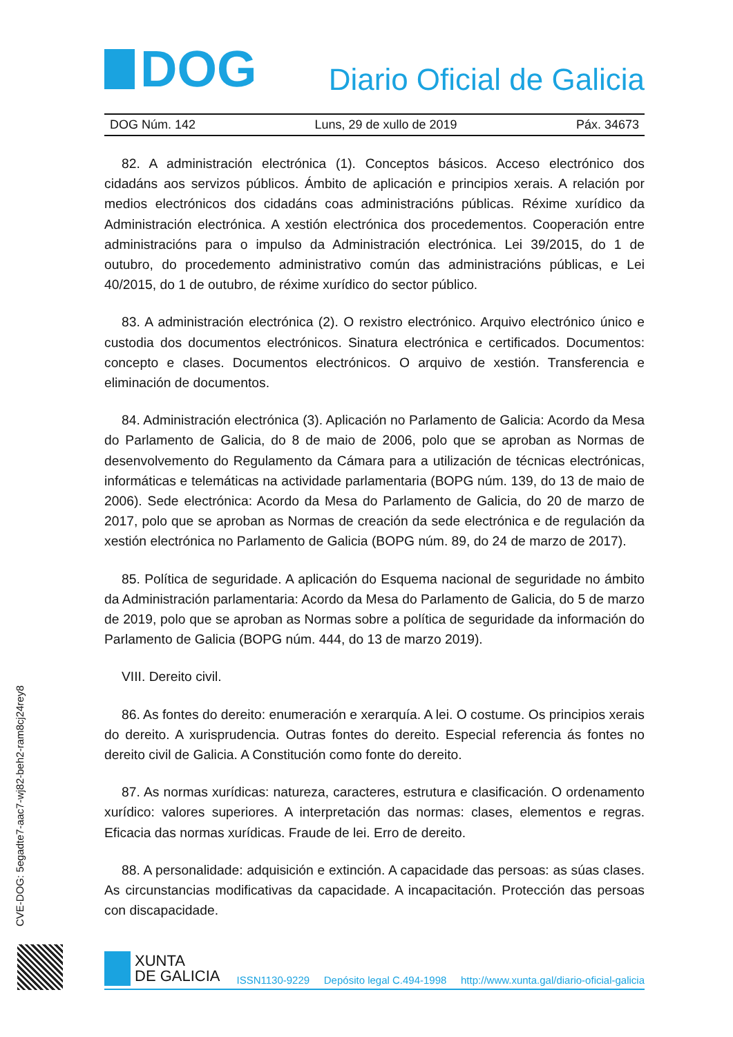DOG
Diario Oficial de Galicia
DOG Núm. 142 Luns, 29 de xullo de 2019 Páx. 34673
82. A administración electrónica (1). Conceptos básicos. Acceso electrónico dos cidadáns aos servizos públicos. Ámbito de aplicación e principios xerais. A relación por medios electrónicos dos cidadáns coas administracións públicas. Réxime xurídico da Administración electrónica. A xestión electrónica dos procedementos. Cooperación entre administracións para o impulso da Administración electrónica. Lei 39/2015, do 1 de outubro, do procedemento administrativo común das administracións públicas, e Lei 40/2015, do 1 de outubro, de réxime xurídico do sector público.
83. A administración electrónica (2). O rexistro electrónico. Arquivo electrónico único e custodia dos documentos electrónicos. Sinatura electrónica e certificados. Documentos: concepto e clases. Documentos electrónicos. O arquivo de xestión. Transferencia e eliminación de documentos.
84. Administración electrónica (3). Aplicación no Parlamento de Galicia: Acordo da Mesa do Parlamento de Galicia, do 8 de maio de 2006, polo que se aproban as Normas de desenvolvemento do Regulamento da Cámara para a utilización de técnicas electrónicas, informáticas e telemáticas na actividade parlamentaria (BOPG núm. 139, do 13 de maio de 2006). Sede electrónica: Acordo da Mesa do Parlamento de Galicia, do 20 de marzo de 2017, polo que se aproban as Normas de creación da sede electrónica e de regulación da xestión electrónica no Parlamento de Galicia (BOPG núm. 89, do 24 de marzo de 2017).
85. Política de seguridade. A aplicación do Esquema nacional de seguridade no ámbito da Administración parlamentaria: Acordo da Mesa do Parlamento de Galicia, do 5 de marzo de 2019, polo que se aproban as Normas sobre a política de seguridade da información do Parlamento de Galicia (BOPG núm. 444, do 13 de marzo 2019).
VIII. Dereito civil.
86. As fontes do dereito: enumeración e xerarquía. A lei. O costume. Os principios xerais do dereito. A xurisprudencia. Outras fontes do dereito. Especial referencia ás fontes no dereito civil de Galicia. A Constitución como fonte do dereito.
87. As normas xurídicas: natureza, caracteres, estrutura e clasificación. O ordenamento xurídico: valores superiores. A interpretación das normas: clases, elementos e regras. Eficacia das normas xurídicas. Fraude de lei. Erro de dereito.
88. A personalidade: adquisición e extinción. A capacidade das persoas: as súas clases. As circunstancias modificativas da capacidade. A incapacitación. Protección das persoas con discapacidade.
CVE-DOG: 5egadte7-aac7-wj82-beh2-ram8cj24rey8
XUNTA
DE GALICIA
ISSN1130-9229 Depósito legal C.494-1998 http://www.xunta.gal/diario-oficial-galicia